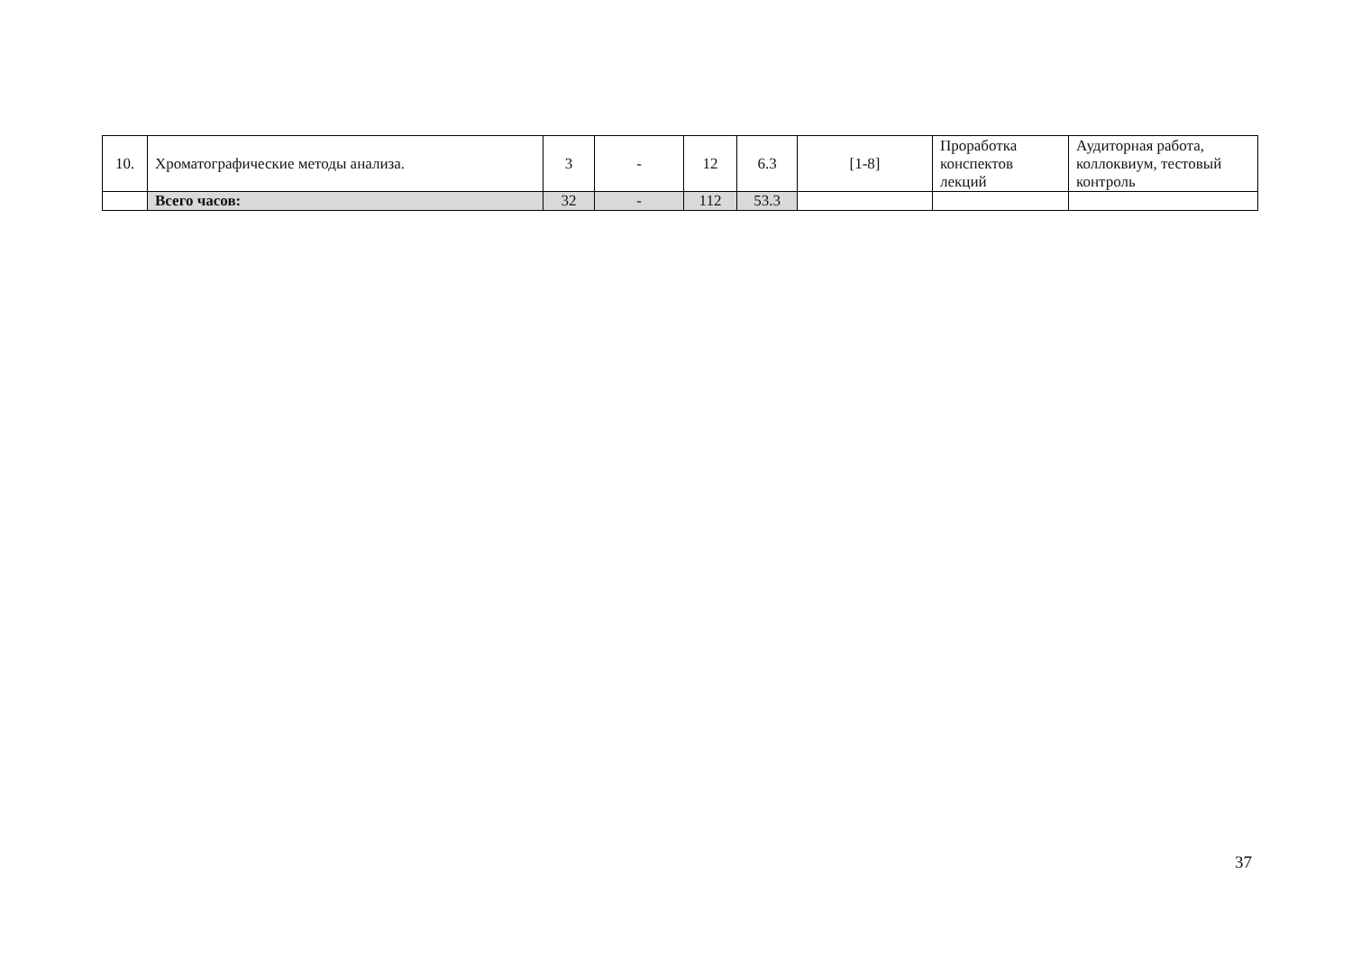| 10. | Хроматографические методы анализа. | 3 | - | 12 | 6.3 | [1-8] | Проработка конспектов лекций | Аудиторная работа, коллоквиум, тестовый контроль |
| | Всего часов: | 32 | - | 112 | 53.3 | | | |
37